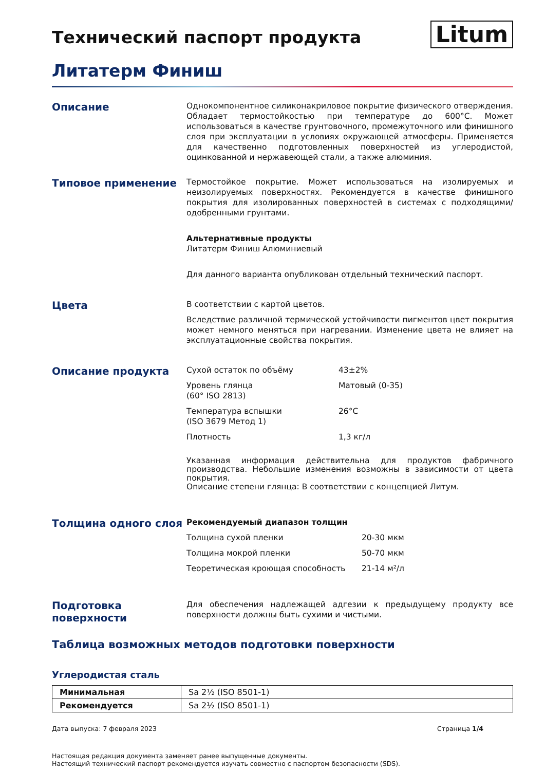Технический паспорт продукта
Litum
Литатерм Финиш
Описание
Однокомпонентное силиконакриловое покрытие физического отверждения. Обладает термостойкостью при температуре до 600°C. Может использоваться в качестве грунтовочного, промежуточного или финишного слоя при эксплуатации в условиях окружающей атмосферы. Применяется для качественно подготовленных поверхностей из углеродистой, оцинкованной и нержавеющей стали, а также алюминия.
Типовое применение
Термостойкое покрытие. Может использоваться на изолируемых и неизолируемых поверхностях. Рекомендуется в качестве финишного покрытия для изолированных поверхностей в системах с подходящими/одобренными грунтами.
Альтернативные продукты
Литатерм Финиш Алюминиевый
Для данного варианта опубликован отдельный технический паспорт.
Цвета
В соответствии с картой цветов.
Вследствие различной термической устойчивости пигментов цвет покрытия может немного меняться при нагревании. Изменение цвета не влияет на эксплуатационные свойства покрытия.
Описание продукта
Сухой остаток по объёму 43±2%
Уровень глянца
(60° ISO 2813) Матовый (0-35)
Температура вспышки
(ISO 3679 Метод 1) 26°C
Плотность 1,3 кг/л
Указанная информация действительна для продуктов фабричного производства. Небольшие изменения возможны в зависимости от цвета покрытия.
Описание степени глянца: В соответствии с концепцией Литум.
Толщина одного слоя
Рекомендуемый диапазон толщин
Толщина сухой пленки 20-30 мкм
Толщина мокрой пленки 50-70 мкм
Теоретическая кроющая способность 21-14 м²/л
Подготовка поверхности
Для обеспечения надлежащей адгезии к предыдущему продукту все поверхности должны быть сухими и чистыми.
Таблица возможных методов подготовки поверхности
Углеродистая сталь
| Минимальная | Sa 2½ (ISO 8501-1) |
| Рекомендуется | Sa 2½ (ISO 8501-1) |
Дата выпуска: 7 февраля 2023 Страница 1/4
Настоящая редакция документа заменяет ранее выпущенные документы.
Настоящий технический паспорт рекомендуется изучать совместно с паспортом безопасности (SDS).